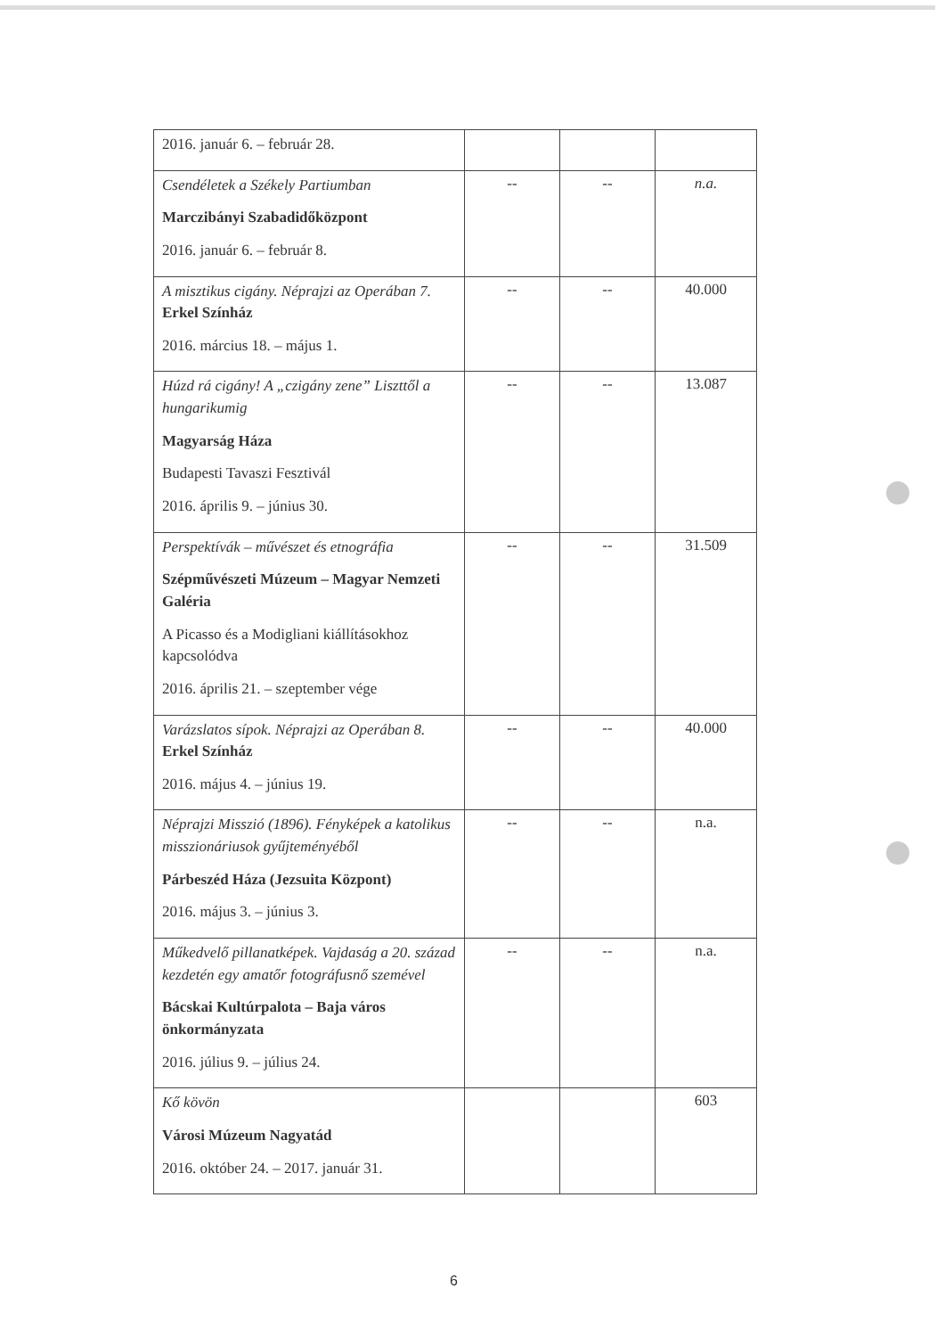| 2016. január 6. – február 28. | | | |
| Csendéletek a Székely Partiumban Marczibányi Szabadidőközpont 2016. január 6. – február 8. | -- | -- | n.a. |
| A misztikus cigány. Néprajzi az Operában 7. Erkel Színház 2016. március 18. – május 1. | -- | -- | 40.000 |
| Húzd rá cigány! A „czigány zene” Liszttől a hungarikumig Magyarság Háza Budapesti Tavaszi Fesztivál 2016. április 9. – június 30. | -- | -- | 13.087 |
| Perspektívák – művészet és etnográfia Szépművészeti Múzeum – Magyar Nemzeti Galéria A Picasso és a Modigliani kiállításokhoz kapcsolódva 2016. április 21. – szeptember vége | -- | -- | 31.509 |
| Varázslatos sípok. Néprajzi az Operában 8. Erkel Színház 2016. május 4. – június 19. | -- | -- | 40.000 |
| Néprajzi Misszió (1896). Fényképek a katolikus misszionáriusok gyűjteményéből Párbeszéd Háza (Jezsuita Központ) 2016. május 3. – június 3. | -- | -- | n.a. |
| Műkedvelő pillanatképek. Vajdaság a 20. század kezdetén egy amatőr fotográfusnő szemével Bácskai Kultúrpalota – Baja város önkormányzata 2016. július 9. – július 24. | -- | -- | n.a. |
| Kő kövön Városi Múzeum Nagyatád 2016. október 24. – 2017. január 31. | | | 603 |
6